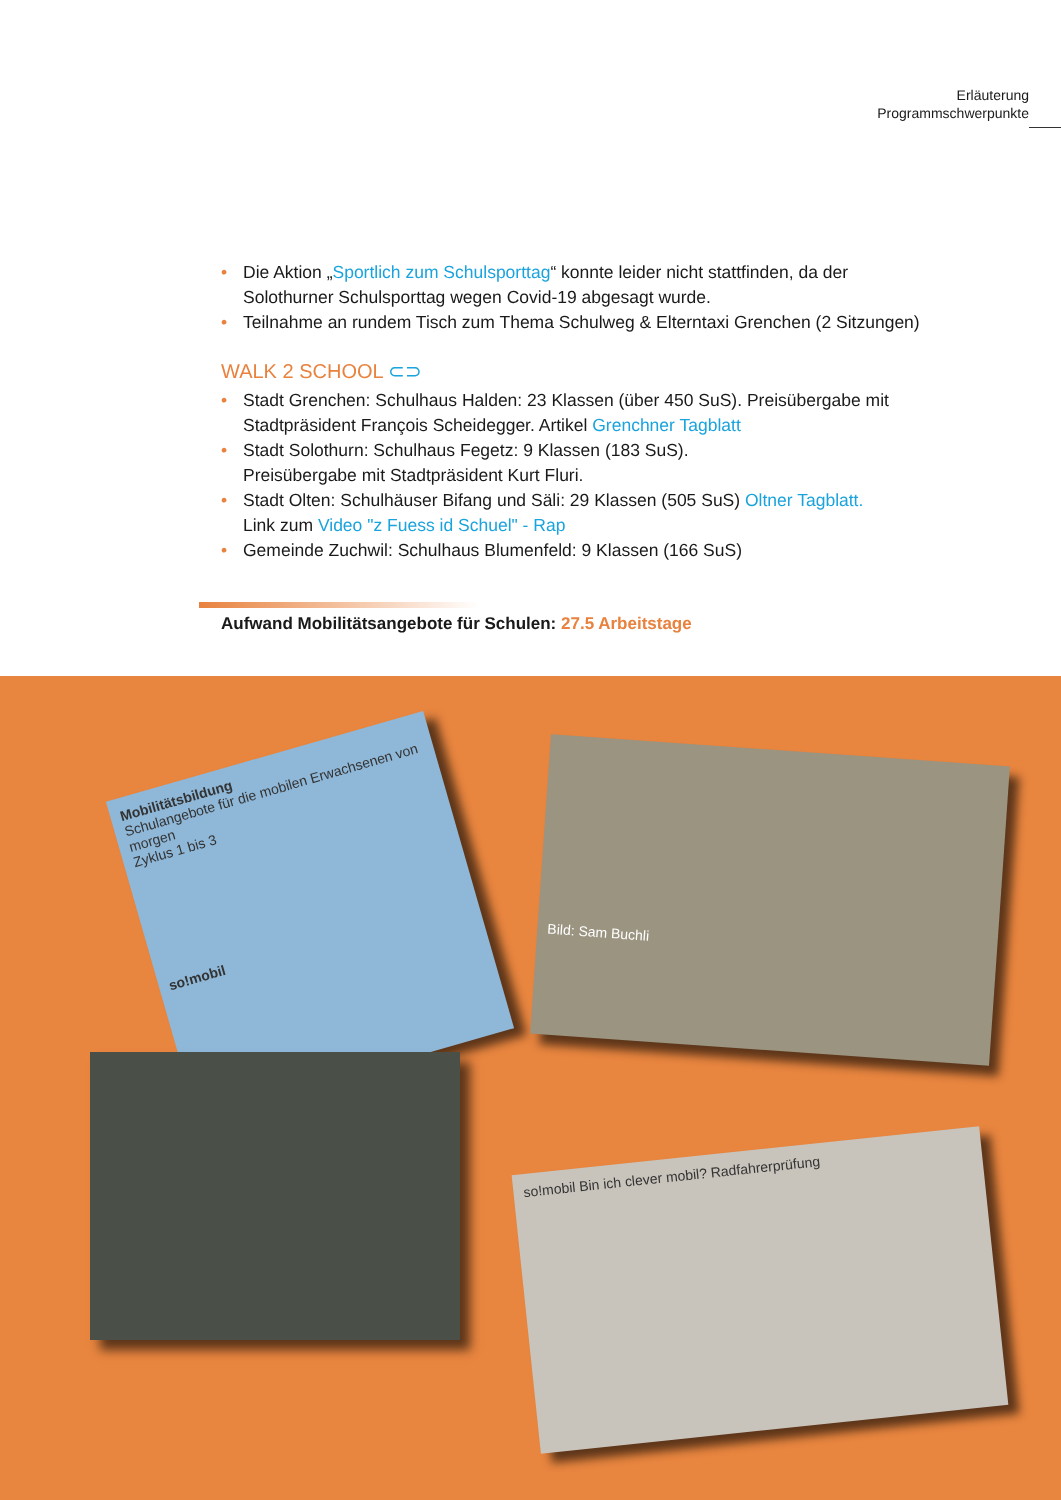Erläuterung
Programmschwerpunkte
• Die Aktion „Sportlich zum Schulsporttag“ konnte leider nicht stattfinden, da der Solothurner Schulsporttag wegen Covid-19 abgesagt wurde.
• Teilnahme an rundem Tisch zum Thema Schulweg & Elterntaxi Grenchen (2 Sitzungen)
WALK 2 SCHOOL ⊂⊃
• Stadt Grenchen: Schulhaus Halden: 23 Klassen (über 450 SuS). Preisübergabe mit Stadtpräsident François Scheidegger. Artikel Grenchner Tagblatt
• Stadt Solothurn: Schulhaus Fegetz: 9 Klassen (183 SuS).
Preisübergabe mit Stadtpräsident Kurt Fluri.
• Stadt Olten: Schulhäuser Bifang und Säli: 29 Klassen (505 SuS) Oltner Tagblatt.
Link zum Video "z Fuess id Schuel" - Rap
• Gemeinde Zuchwil: Schulhaus Blumenfeld: 9 Klassen (166 SuS)
Aufwand Mobilitätsangebote für Schulen: 27.5 Arbeitstage
Mobilitätsbildung
Schulangebote für die mobilen Erwachsenen von morgen
Zyklus 1 bis 3
so!mobil
Bild: Sam Buchli
so!mobil Bin ich clever mobil? Radfahrerprüfung